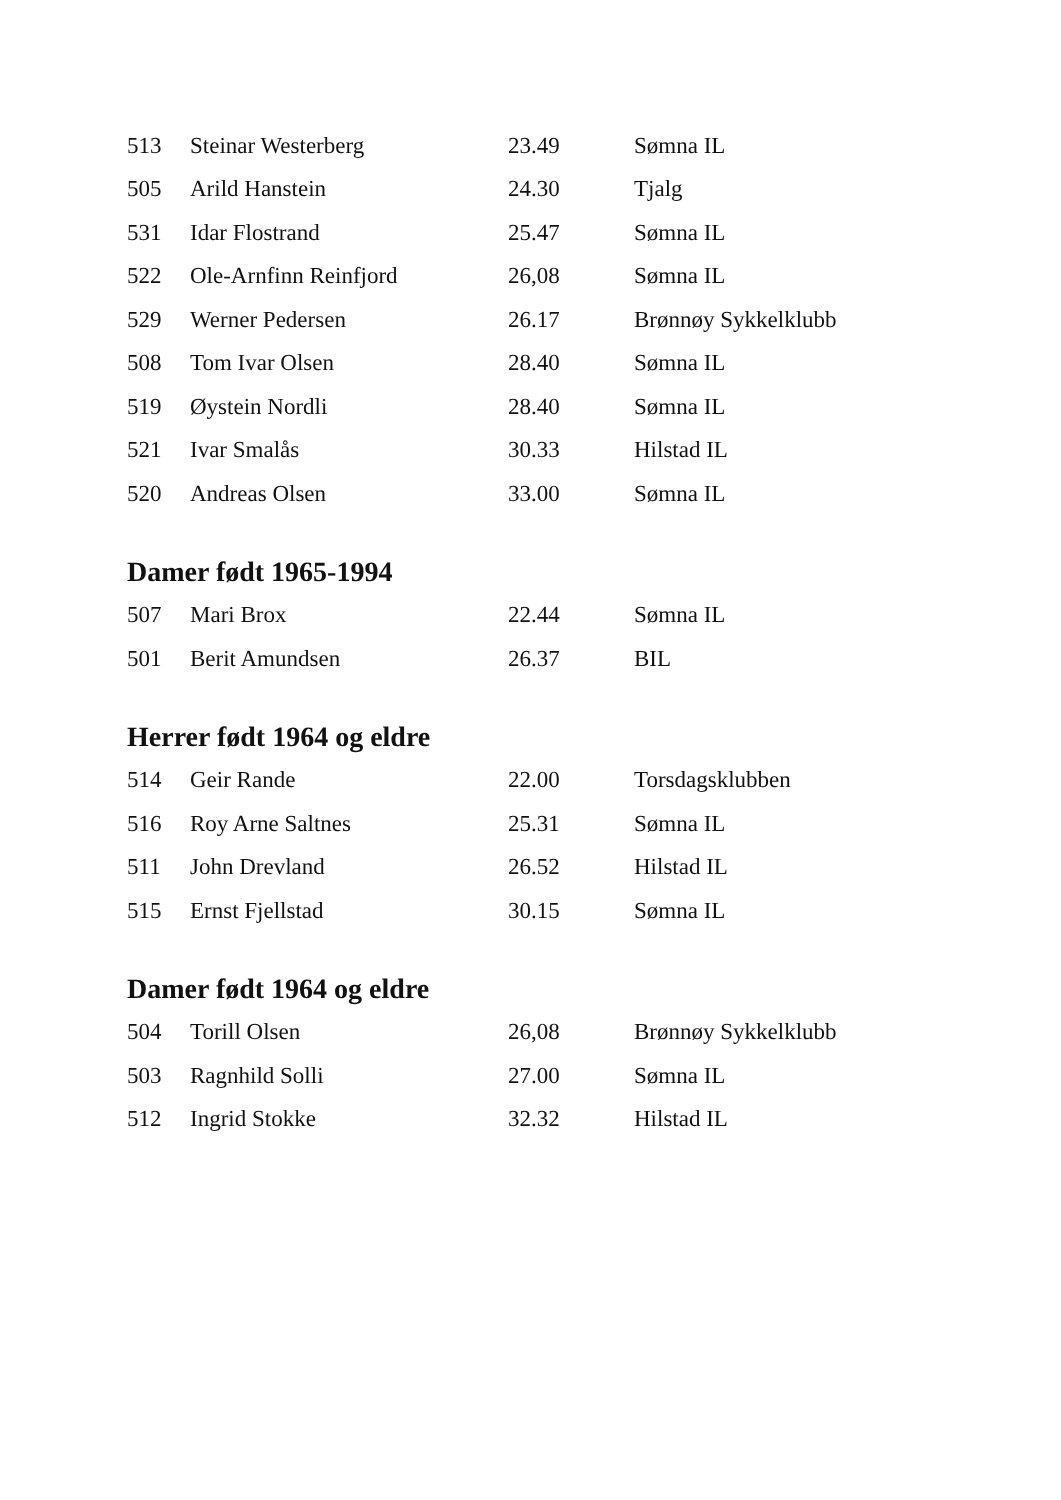| 513 | Steinar Westerberg | 23.49 | Sømna IL |
| 505 | Arild Hanstein | 24.30 | Tjalg |
| 531 | Idar Flostrand | 25.47 | Sømna IL |
| 522 | Ole-Arnfinn Reinfjord | 26,08 | Sømna IL |
| 529 | Werner Pedersen | 26.17 | Brønnøy Sykkelklubb |
| 508 | Tom Ivar Olsen | 28.40 | Sømna IL |
| 519 | Øystein Nordli | 28.40 | Sømna IL |
| 521 | Ivar Smalås | 30.33 | Hilstad IL |
| 520 | Andreas Olsen | 33.00 | Sømna IL |
Damer født 1965-1994
| 507 | Mari Brox | 22.44 | Sømna IL |
| 501 | Berit Amundsen | 26.37 | BIL |
Herrer født 1964 og eldre
| 514 | Geir Rande | 22.00 | Torsdagsklubben |
| 516 | Roy Arne Saltnes | 25.31 | Sømna IL |
| 511 | John Drevland | 26.52 | Hilstad IL |
| 515 | Ernst Fjellstad | 30.15 | Sømna IL |
Damer født 1964 og eldre
| 504 | Torill Olsen | 26,08 | Brønnøy Sykkelklubb |
| 503 | Ragnhild Solli | 27.00 | Sømna IL |
| 512 | Ingrid Stokke | 32.32 | Hilstad IL |